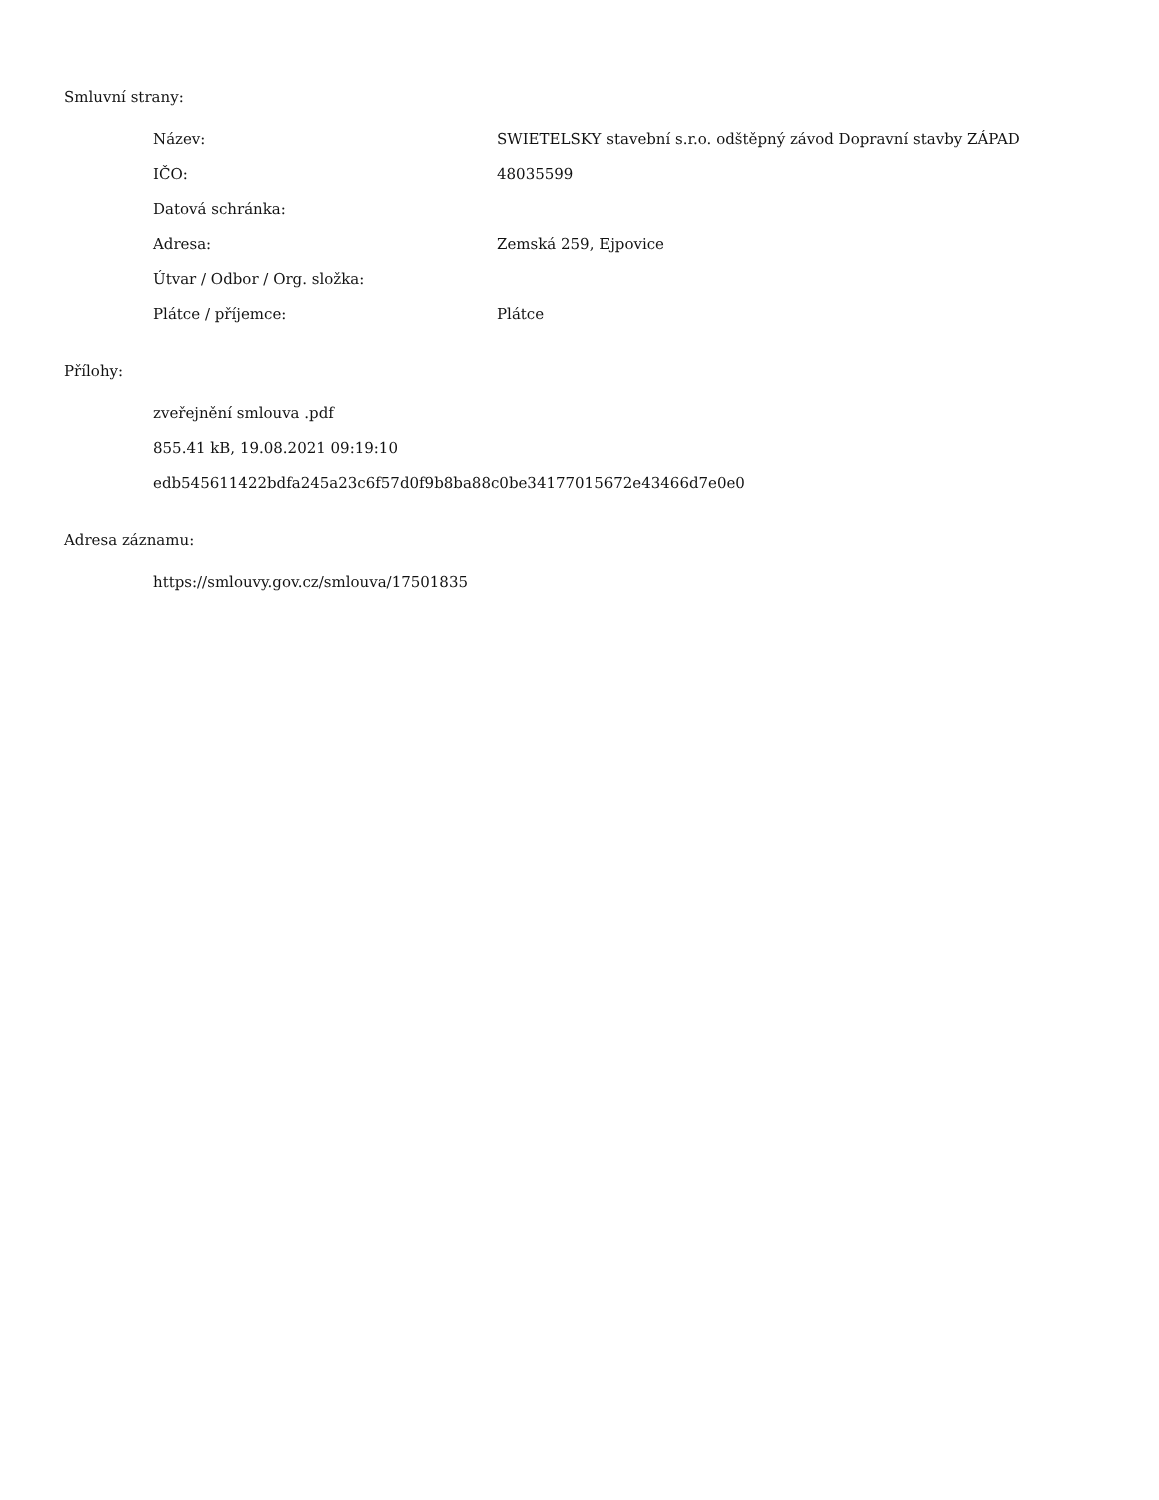Smluvní strany:
| Název: | SWIETELSKY stavební s.r.o. odštěpný závod Dopravní stavby ZÁPAD |
| IČO: | 48035599 |
| Datová schránka: | |
| Adresa: | Zemská 259, Ejpovice |
| Útvar / Odbor / Org. složka: | |
| Plátce / příjemce: | Plátce |
Přílohy:
zveřejnění smlouva .pdf
855.41 kB, 19.08.2021 09:19:10
edb545611422bdfa245a23c6f57d0f9b8ba88c0be34177015672e43466d7e0e0
Adresa záznamu:
https://smlouvy.gov.cz/smlouva/17501835